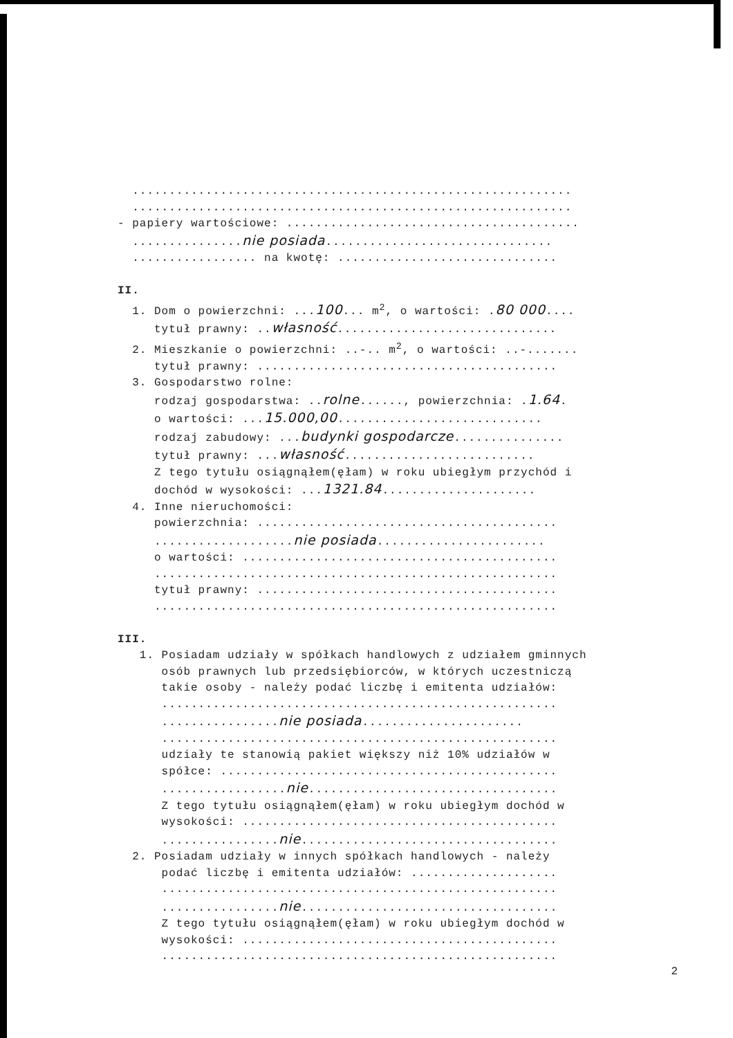............................................................
............................................................
- papiery wartościowe: ........................................
...............nie posiada...............................
................. na kwotę: ..............................
II.
1. Dom o powierzchni: ...100... m<sup>2</sup>, o wartości: .80 000....
tytuł prawny: ..własność..............................
2. Mieszkanie o powierzchni: ..-.. m<sup>2</sup>, o wartości: ..-.......
tytuł prawny: .........................................
3. Gospodarstwo rolne:
rodzaj gospodarstwa: ..rolne......, powierzchnia: .1.64.
o wartości: ...15.000,00............................
rodzaj zabudowy: ...budynki gospodarcze...............
tytuł prawny: ...własność..........................
Z tego tytułu osiągnąłem(ęłam) w roku ubiegłym przychód i
dochód w wysokości: ...1321.84.....................
4. Inne nieruchomości:
powierzchnia: .........................................
...................nie posiada.......................
o wartości: ...........................................
.......................................................
tytuł prawny: .........................................
.......................................................
III.
1. Posiadam udziały w spółkach handlowych z udziałem gminnych
osób prawnych lub przedsiębiorców, w których uczestniczą
takie osoby - należy podać liczbę i emitenta udziałów:
......................................................
................nie posiada......................
......................................................
udziały te stanowią pakiet większy niż 10% udziałów w
spółce: ..............................................
.................nie..................................
Z tego tytułu osiągnąłem(ęłam) w roku ubiegłym dochód w
wysokości: ...........................................
................nie...................................
2. Posiadam udziały w innych spółkach handlowych - należy
podać liczbę i emitenta udziałów: ....................
......................................................
................nie...................................
Z tego tytułu osiągnąłem(ęłam) w roku ubiegłym dochód w
wysokości: ...........................................
......................................................
2